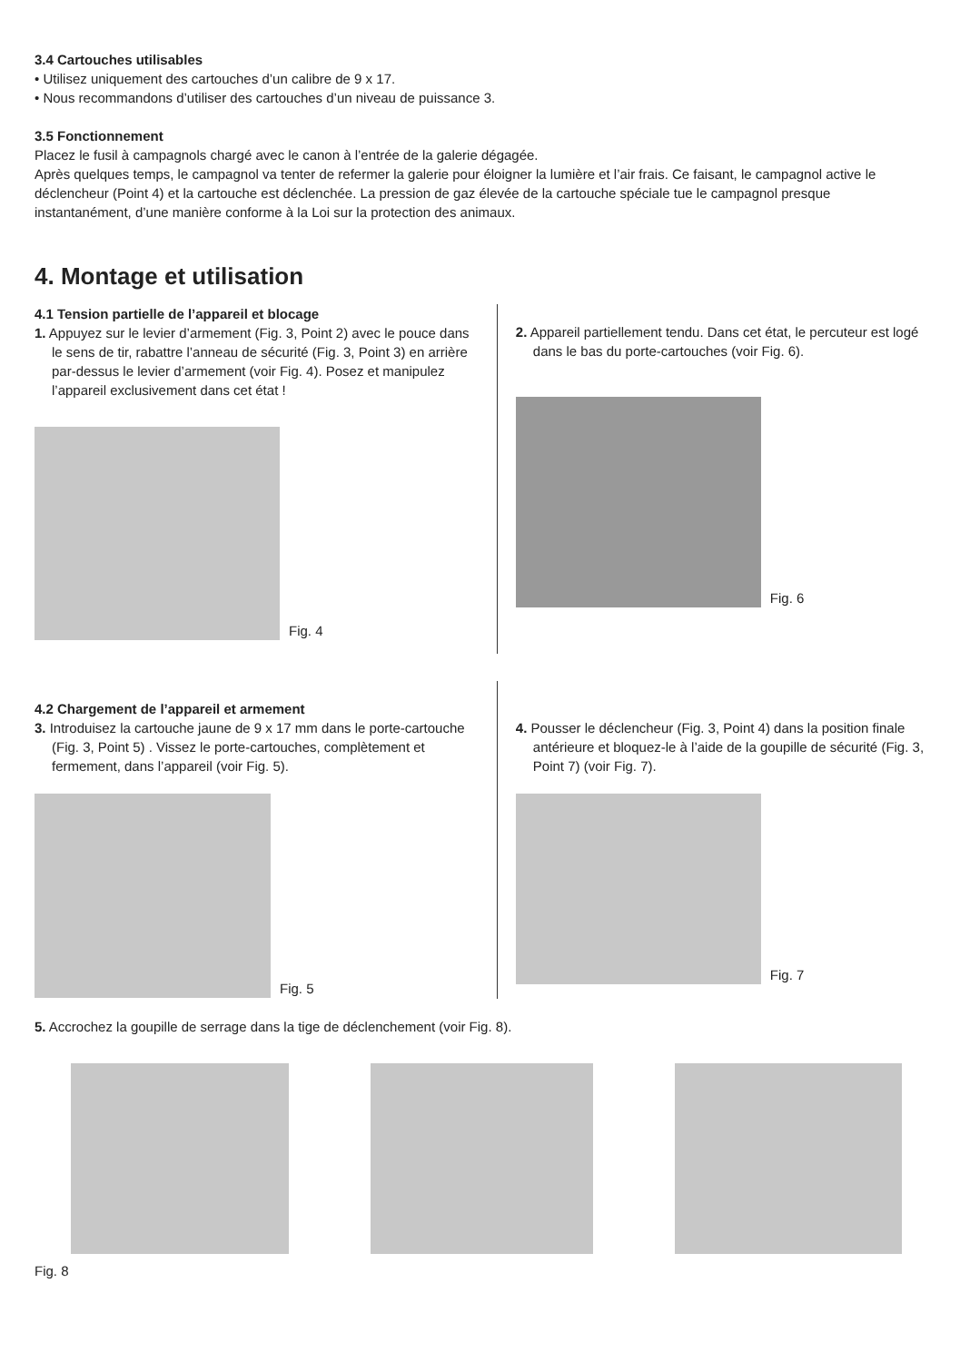3.4 Cartouches utilisables
• Utilisez uniquement des cartouches d’un calibre de 9 x 17.
• Nous recommandons d’utiliser des cartouches d’un niveau de puissance 3.
3.5 Fonctionnement
Placez le fusil à campagnols chargé avec le canon à l’entrée de la galerie dégagée.
Après quelques temps, le campagnol va tenter de refermer la galerie pour éloigner la lumière et l’air frais. Ce faisant, le campagnol active le déclencheur (Point 4) et la cartouche est déclenchée. La pression de gaz élevée de la cartouche spéciale tue le campagnol presque instantanément, d’une manière conforme à la Loi sur la protection des animaux.
4. Montage et utilisation
4.1 Tension partielle de l’appareil et blocage
1. Appuyez sur le levier d’armement (Fig. 3, Point 2) avec le pouce dans le sens de tir, rabattre l’anneau de sécurité (Fig. 3, Point 3) en arrière par-dessus le levier d’armement (voir Fig. 4). Posez et manipulez l’appareil exclusivement dans cet état !
Fig. 4
2. Appareil partiellement tendu. Dans cet état, le percuteur est logé dans le bas du porte-cartouches (voir Fig. 6).
Fig. 6
4.2 Chargement de l’appareil et armement
3. Introduisez la cartouche jaune de 9 x 17 mm dans le porte-cartouche (Fig. 3, Point 5) . Vissez le porte-cartouches, complètement et fermement, dans l’appareil (voir Fig. 5).
Fig. 5
4. Pousser le déclencheur (Fig. 3, Point 4) dans la position finale antérieure et bloquez-le à l’aide de la goupille de sécurité (Fig. 3, Point 7) (voir Fig. 7).
Fig. 7
5. Accrochez la goupille de serrage dans la tige de déclenchement (voir Fig. 8).
Fig. 8